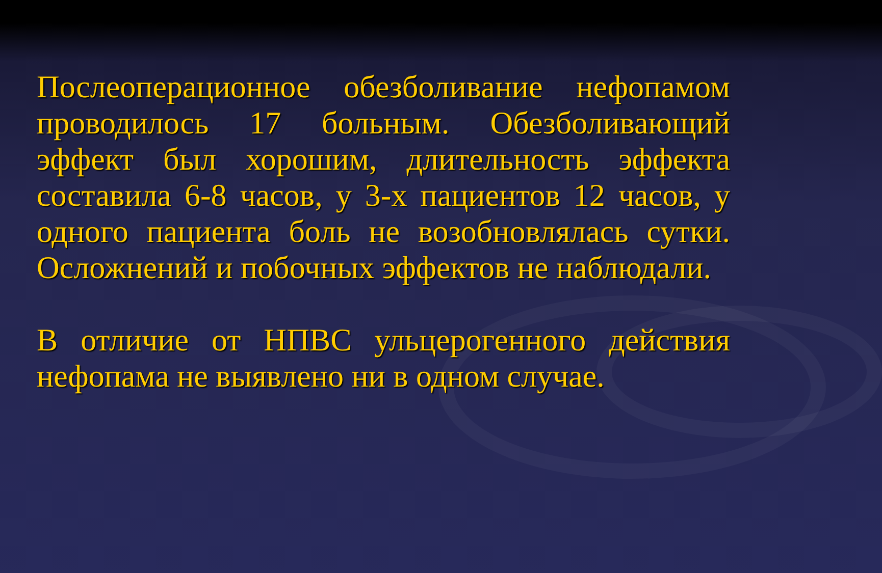Послеоперационное обезболивание нефопамом проводилось 17 больным. Обезболивающий эффект был хорошим, длительность эффекта составила 6-8 часов, у 3-х пациентов 12 часов, у одного пациента боль не возобновлялась сутки. Осложнений и побочных эффектов не наблюдали.
В отличие от НПВС ульцерогенного действия нефопама не выявлено ни в одном случае.